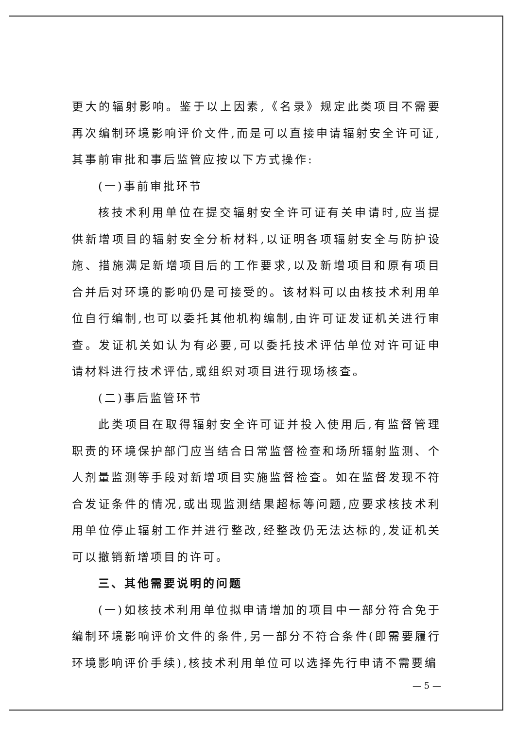更大的辐射影响。鉴于以上因素,《名录》规定此类项目不需要再次编制环境影响评价文件,而是可以直接申请辐射安全许可证,其事前审批和事后监管应按以下方式操作:
(一)事前审批环节
核技术利用单位在提交辐射安全许可证有关申请时,应当提供新增项目的辐射安全分析材料,以证明各项辐射安全与防护设施、措施满足新增项目后的工作要求,以及新增项目和原有项目合并后对环境的影响仍是可接受的。该材料可以由核技术利用单位自行编制,也可以委托其他机构编制,由许可证发证机关进行审查。发证机关如认为有必要,可以委托技术评估单位对许可证申请材料进行技术评估,或组织对项目进行现场核查。
(二)事后监管环节
此类项目在取得辐射安全许可证并投入使用后,有监督管理职责的环境保护部门应当结合日常监督检查和场所辐射监测、个人剂量监测等手段对新增项目实施监督检查。如在监督发现不符合发证条件的情况,或出现监测结果超标等问题,应要求核技术利用单位停止辐射工作并进行整改,经整改仍无法达标的,发证机关可以撤销新增项目的许可。
三、其他需要说明的问题
(一)如核技术利用单位拟申请增加的项目中一部分符合免于编制环境影响评价文件的条件,另一部分不符合条件(即需要履行环境影响评价手续),核技术利用单位可以选择先行申请不需要编
— 5 —